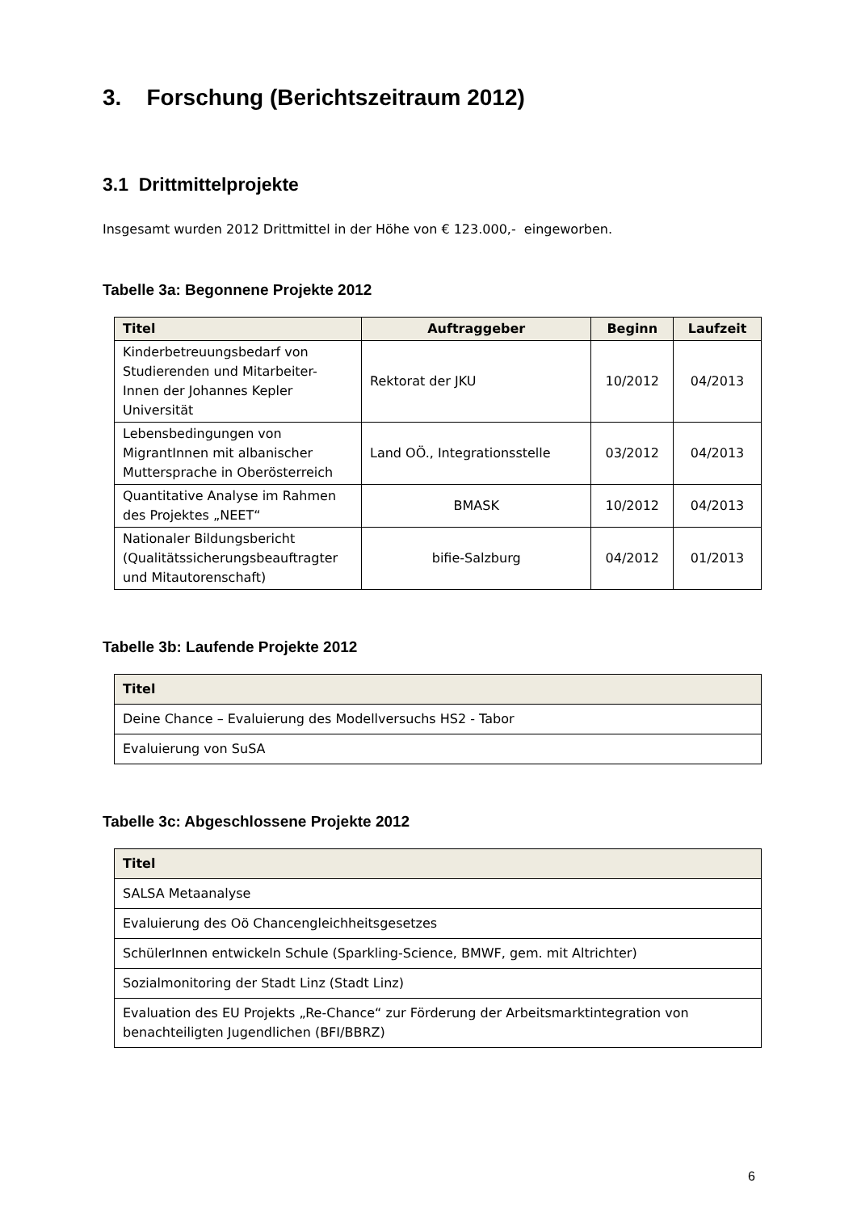3. Forschung (Berichtszeitraum 2012)
3.1 Drittmittelprojekte
Insgesamt wurden 2012 Drittmittel in der Höhe von € 123.000,- eingeworben.
Tabelle 3a: Begonnene Projekte 2012
| Titel | Auftraggeber | Beginn | Laufzeit |
| --- | --- | --- | --- |
| Kinderbetreuungsbedarf von Studierenden und Mitarbeiter-Innen der Johannes Kepler Universität | Rektorat der JKU | 10/2012 | 04/2013 |
| Lebensbedingungen von MigrantInnen mit albanischer Muttersprache in Oberösterreich | Land OÖ., Integrationsstelle | 03/2012 | 04/2013 |
| Quantitative Analyse im Rahmen des Projektes „NEET“ | BMASK | 10/2012 | 04/2013 |
| Nationaler Bildungsbericht (Qualitätssicherungsbeauftragter und Mitautorenschaft) | bifie-Salzburg | 04/2012 | 01/2013 |
Tabelle 3b: Laufende Projekte 2012
| Titel |
| --- |
| Deine Chance – Evaluierung des Modellversuchs HS2 - Tabor |
| Evaluierung von SuSA |
Tabelle 3c: Abgeschlossene Projekte 2012
| Titel |
| --- |
| SALSA Metaanalyse |
| Evaluierung des Oö Chancengleichheitsgesetzes |
| SchülerInnen entwickeln Schule (Sparkling-Science, BMWF, gem. mit Altrichter) |
| Sozialmonitoring der Stadt Linz (Stadt Linz) |
| Evaluation des EU Projekts „Re-Chance“ zur Förderung der Arbeitsmarktintegration von benachteiligten Jugendlichen (BFI/BBRZ) |
6